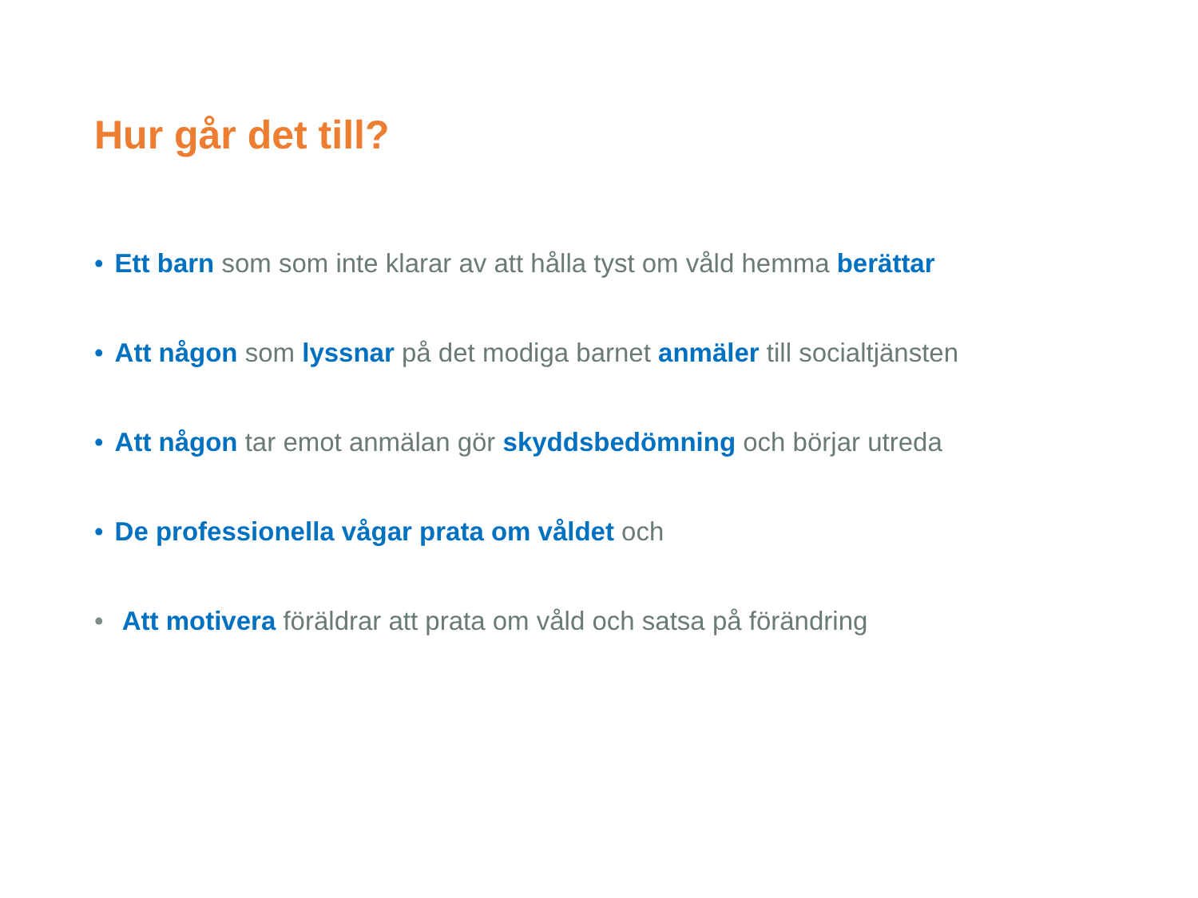Hur går det till?
• Ett barn som som inte klarar av att hålla tyst om våld hemma berättar
• Att någon som lyssnar på det modiga barnet anmäler till socialtjänsten
• Att någon tar emot anmälan gör skyddsbedömning och börjar utreda
• De professionella vågar prata om våldet och
• Att motivera föräldrar att prata om våld och satsa på förändring